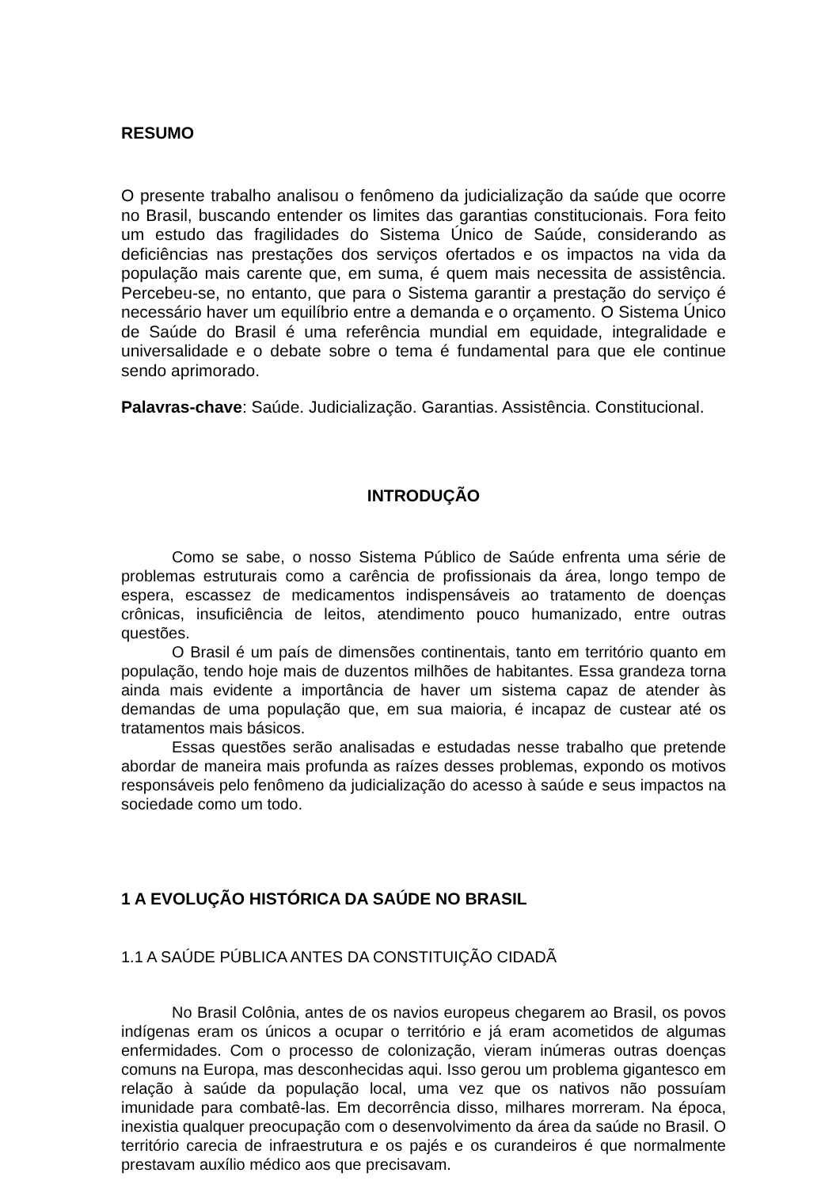RESUMO
O presente trabalho analisou o fenômeno da judicialização da saúde que ocorre no Brasil, buscando entender os limites das garantias constitucionais. Fora feito um estudo das fragilidades do Sistema Único de Saúde, considerando as deficiências nas prestações dos serviços ofertados e os impactos na vida da população mais carente que, em suma, é quem mais necessita de assistência. Percebeu-se, no entanto, que para o Sistema garantir a prestação do serviço é necessário haver um equilíbrio entre a demanda e o orçamento. O Sistema Único de Saúde do Brasil é uma referência mundial em equidade, integralidade e universalidade e o debate sobre o tema é fundamental para que ele continue sendo aprimorado.
Palavras-chave: Saúde. Judicialização. Garantias. Assistência. Constitucional.
INTRODUÇÃO
Como se sabe, o nosso Sistema Público de Saúde enfrenta uma série de problemas estruturais como a carência de profissionais da área, longo tempo de espera, escassez de medicamentos indispensáveis ao tratamento de doenças crônicas, insuficiência de leitos, atendimento pouco humanizado, entre outras questões.
O Brasil é um país de dimensões continentais, tanto em território quanto em população, tendo hoje mais de duzentos milhões de habitantes. Essa grandeza torna ainda mais evidente a importância de haver um sistema capaz de atender às demandas de uma população que, em sua maioria, é incapaz de custear até os tratamentos mais básicos.
Essas questões serão analisadas e estudadas nesse trabalho que pretende abordar de maneira mais profunda as raízes desses problemas, expondo os motivos responsáveis pelo fenômeno da judicialização do acesso à saúde e seus impactos na sociedade como um todo.
1 A EVOLUÇÃO HISTÓRICA DA SAÚDE NO BRASIL
1.1 A SAÚDE PÚBLICA ANTES DA CONSTITUIÇÃO CIDADÃ
No Brasil Colônia, antes de os navios europeus chegarem ao Brasil, os povos indígenas eram os únicos a ocupar o território e já eram acometidos de algumas enfermidades. Com o processo de colonização, vieram inúmeras outras doenças comuns na Europa, mas desconhecidas aqui. Isso gerou um problema gigantesco em relação à saúde da população local, uma vez que os nativos não possuíam imunidade para combatê-las. Em decorrência disso, milhares morreram. Na época, inexistia qualquer preocupação com o desenvolvimento da área da saúde no Brasil. O território carecia de infraestrutura e os pajés e os curandeiros é que normalmente prestavam auxílio médico aos que precisavam.